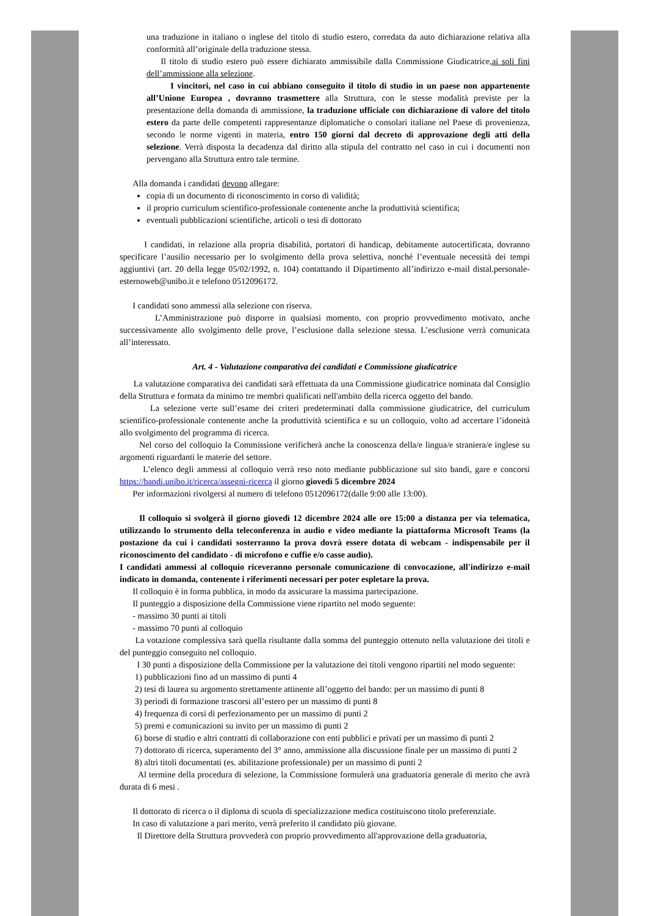una traduzione in italiano o inglese del titolo di studio estero, corredata da auto dichiarazione relativa alla conformità all’originale della traduzione stessa.
Il titolo di studio estero può essere dichiarato ammissibile dalla Commissione Giudicatrice,ai soli fini dell’ammissione alla selezione.
I vincitori, nel caso in cui abbiano conseguito il titolo di studio in un paese non appartenente all’Unione Europea , dovranno trasmettere alla Struttura, con le stesse modalità previste per la presentazione della domanda di ammissione, la traduzione ufficiale con dichiarazione di valore del titolo estero da parte delle competenti rappresentanze diplomatiche o consolari italiane nel Paese di provenienza, secondo le norme vigenti in materia, entro 150 giorni dal decreto di approvazione degli atti della selezione. Verrà disposta la decadenza dal diritto alla stipula del contratto nel caso in cui i documenti non pervengano alla Struttura entro tale termine.
Alla domanda i candidati devono allegare:
copia di un documento di riconoscimento in corso di validità;
il proprio curriculum scientifico-professionale contenente anche la produttività scientifica;
eventuali pubblicazioni scientifiche, articoli o tesi di dottorato
I candidati, in relazione alla propria disabilità, portatori di handicap, debitamente autocertificata, dovranno specificare l’ausilio necessario per lo svolgimento della prova selettiva, nonché l’eventuale necessità dei tempi aggiuntivi (art. 20 della legge 05/02/1992, n. 104) contattando il Dipartimento all’indirizzo e-mail distal.personale-esternoweb@unibo.it e telefono 0512096172.
I candidati sono ammessi alla selezione con riserva.
L’Amministrazione può disporre in qualsiasi momento, con proprio provvedimento motivato, anche successivamente allo svolgimento delle prove, l’esclusione dalla selezione stessa. L’esclusione verrà comunicata all’interessato.
Art. 4 - Valutazione comparativa dei candidati e Commissione giudicatrice
La valutazione comparativa dei candidati sarà effettuata da una Commissione giudicatrice nominata dal Consiglio della Struttura e formata da minimo tre membri qualificati nell'ambito della ricerca oggetto del bando.
La selezione verte sull’esame dei criteri predeterminati dalla commissione giudicatrice, del curriculum scientifico-professionale contenente anche la produttività scientifica e su un colloquio, volto ad accertare l’idoneità allo svolgimento del programma di ricerca.
Nel corso del colloquio la Commissione verificherà anche la conoscenza della/e lingua/e straniera/e inglese su argomenti riguardanti le materie del settore.
L’elenco degli ammessi al colloquio verrà reso noto mediante pubblicazione sul sito bandi, gare e concorsi https://bandi.unibo.it/ricerca/assegni-ricerca il giorno giovedì 5 dicembre 2024
Per informazioni rivolgersi al numero di telefono 0512096172(dalle 9:00 alle 13:00).
Il colloquio si svolgerà il giorno giovedì 12 dicembre 2024 alle ore 15:00 a distanza per via telematica, utilizzando lo strumento della teleconferenza in audio e video mediante la piattaforma Microsoft Teams (la postazione da cui i candidati sosterranno la prova dovrà essere dotata di webcam - indispensabile per il riconoscimento del candidato - di microfono e cuffie e/o casse audio).
I candidati ammessi al colloquio riceveranno personale comunicazione di convocazione, all'indirizzo e-mail indicato in domanda, contenente i riferimenti necessari per poter espletare la prova.
Il colloquio è in forma pubblica, in modo da assicurare la massima partecipazione.
Il punteggio a disposizione della Commissione viene ripartito nel modo seguente:
- massimo 30 punti ai titoli
- massimo 70 punti al colloquio
La votazione complessiva sarà quella risultante dalla somma del punteggio ottenuto nella valutazione dei titoli e del punteggio conseguito nel colloquio.
I 30 punti a disposizione della Commissione per la valutazione dei titoli vengono ripartiti nel modo seguente:
1) pubblicazioni fino ad un massimo di punti 4
2) tesi di laurea su argomento strettamente attinente all’oggetto del bando: per un massimo di punti 8
3) periodi di formazione trascorsi all’estero per un massimo di punti 8
4) frequenza di corsi di perfezionamento per un massimo di punti 2
5) premi e comunicazioni su invito per un massimo di punti 2
6) borse di studio e altri contratti di collaborazione con enti pubblici e privati per un massimo di punti 2
7) dottorato di ricerca, superamento del 3° anno, ammissione alla discussione finale per un massimo di punti 2
8) altri titoli documentati (es. abilitazione professionale) per un massimo di punti 2
Al termine della procedura di selezione, la Commissione formulerà una graduatoria generale di merito che avrà durata di 6 mesi .
Il dottorato di ricerca o il diploma di scuola di specializzazione medica costituiscono titolo preferenziale.
In caso di valutazione a pari merito, verrà preferito il candidato più giovane.
Il Direttore della Struttura provvederà con proprio provvedimento all'approvazione della graduatoria,